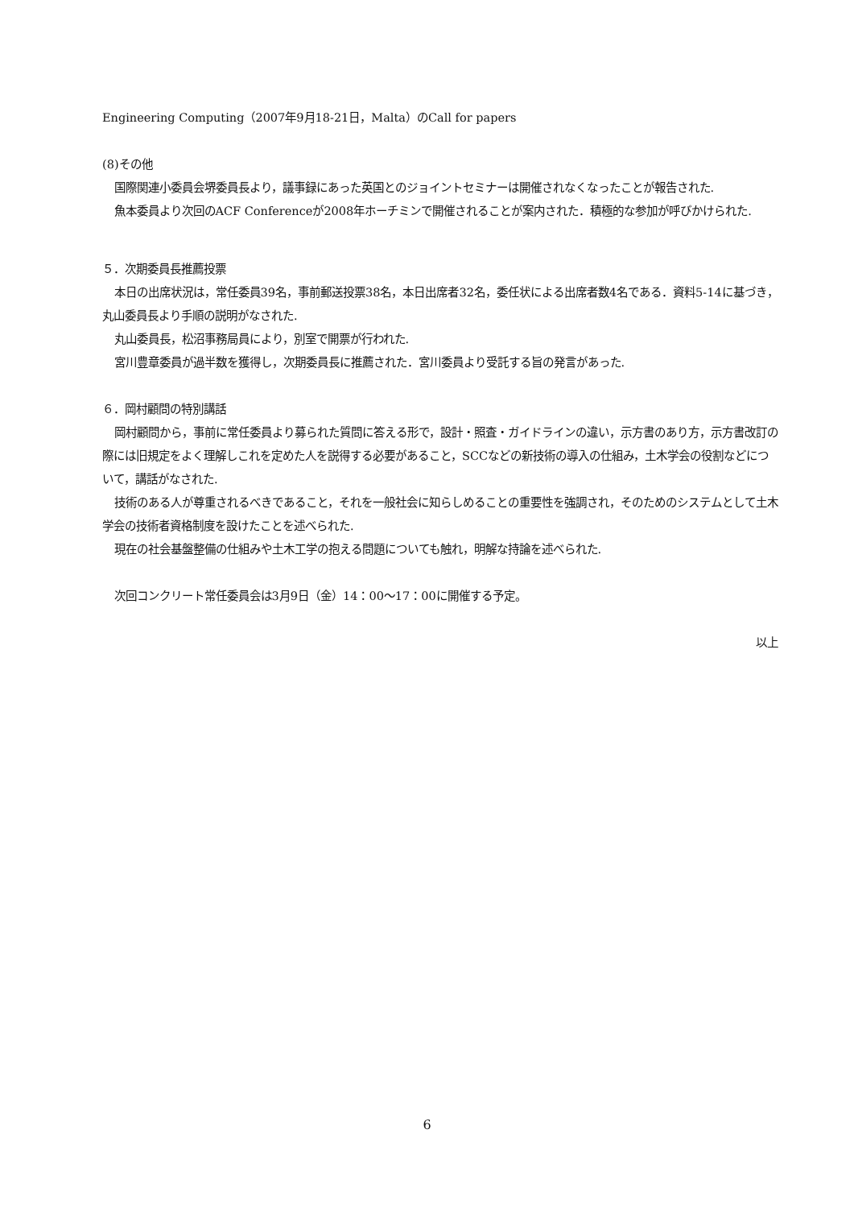Engineering Computing（2007年9月18-21日，Malta）のCall for papers
(8)その他
国際関連小委員会堺委員長より，議事録にあった英国とのジョイントセミナーは開催されなくなったことが報告された.
魚本委員より次回のACF Conferenceが2008年ホーチミンで開催されることが案内された．積極的な参加が呼びかけられた.
５．次期委員長推薦投票
本日の出席状況は，常任委員39名，事前郵送投票38名，本日出席者32名，委任状による出席者数4名である．資料5-14に基づき，丸山委員長より手順の説明がなされた.
丸山委員長，松沼事務局員により，別室で開票が行われた.
宮川豊章委員が過半数を獲得し，次期委員長に推薦された．宮川委員より受託する旨の発言があった.
６．岡村顧問の特別講話
岡村顧問から，事前に常任委員より募られた質問に答える形で，設計・照査・ガイドラインの違い，示方書のあり方，示方書改訂の際には旧規定をよく理解しこれを定めた人を説得する必要があること，SCCなどの新技術の導入の仕組み，土木学会の役割などについて，講話がなされた.
技術のある人が尊重されるべきであること，それを一般社会に知らしめることの重要性を強調され，そのためのシステムとして土木学会の技術者資格制度を設けたことを述べられた.
現在の社会基盤整備の仕組みや土木工学の抱える問題についても触れ，明解な持論を述べられた.
次回コンクリート常任委員会は3月9日（金）14：00～17：00に開催する予定。
以上
6